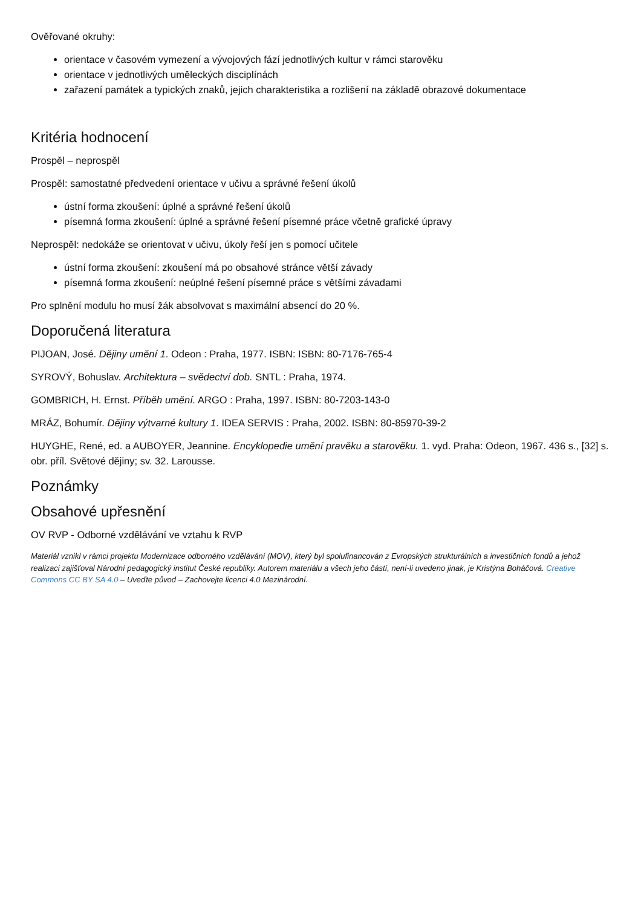Ověřované okruhy:
orientace v časovém vymezení a vývojových fází jednotlivých kultur v rámci starověku
orientace v jednotlivých uměleckých disciplínách
zařazení památek a typických znaků, jejich charakteristika a rozlišení na základě obrazové dokumentace
Kritéria hodnocení
Prospěl – neprospěl
Prospěl: samostatné předvedení orientace v učivu a správné řešení úkolů
ústní forma zkoušení: úplné a správné řešení úkolů
písemná forma zkoušení: úplné a správné řešení písemné práce včetně grafické úpravy
Neprospěl: nedokáže se orientovat v učivu, úkoly řeší jen s pomocí učitele
ústní forma zkoušení: zkoušení má po obsahové stránce větší závady
písemná forma zkoušení: neúplné řešení písemné práce s většími závadami
Pro splnění modulu ho musí žák absolvovat s maximální absencí do 20 %.
Doporučená literatura
PIJOAN, José. Dějiny umění 1. Odeon : Praha, 1977. ISBN: ISBN: 80-7176-765-4
SYROVÝ, Bohuslav. Architektura – svědectví dob. SNTL : Praha, 1974.
GOMBRICH, H. Ernst. Příběh umění. ARGO : Praha, 1997. ISBN: 80-7203-143-0
MRÁZ, Bohumír. Dějiny výtvarné kultury 1. IDEA SERVIS : Praha, 2002. ISBN: 80-85970-39-2
HUYGHE, René, ed. a AUBOYER, Jeannine. Encyklopedie umění pravěku a starověku. 1. vyd. Praha: Odeon, 1967. 436 s., [32] s. obr. příl. Světové dějiny; sv. 32. Larousse.
Poznámky
Obsahové upřesnění
OV RVP - Odborné vzdělávání ve vztahu k RVP
Materiál vznikl v rámci projektu Modernizace odborného vzdělávání (MOV), který byl spolufinancován z Evropských strukturálních a investičních fondů a jehož realizaci zajišťoval Národní pedagogický institut České republiky. Autorem materiálu a všech jeho částí, není-li uvedeno jinak, je Kristýna Boháčová. Creative Commons CC BY SA 4.0 – Uveďte původ – Zachovejte licenci 4.0 Mezinárodní.